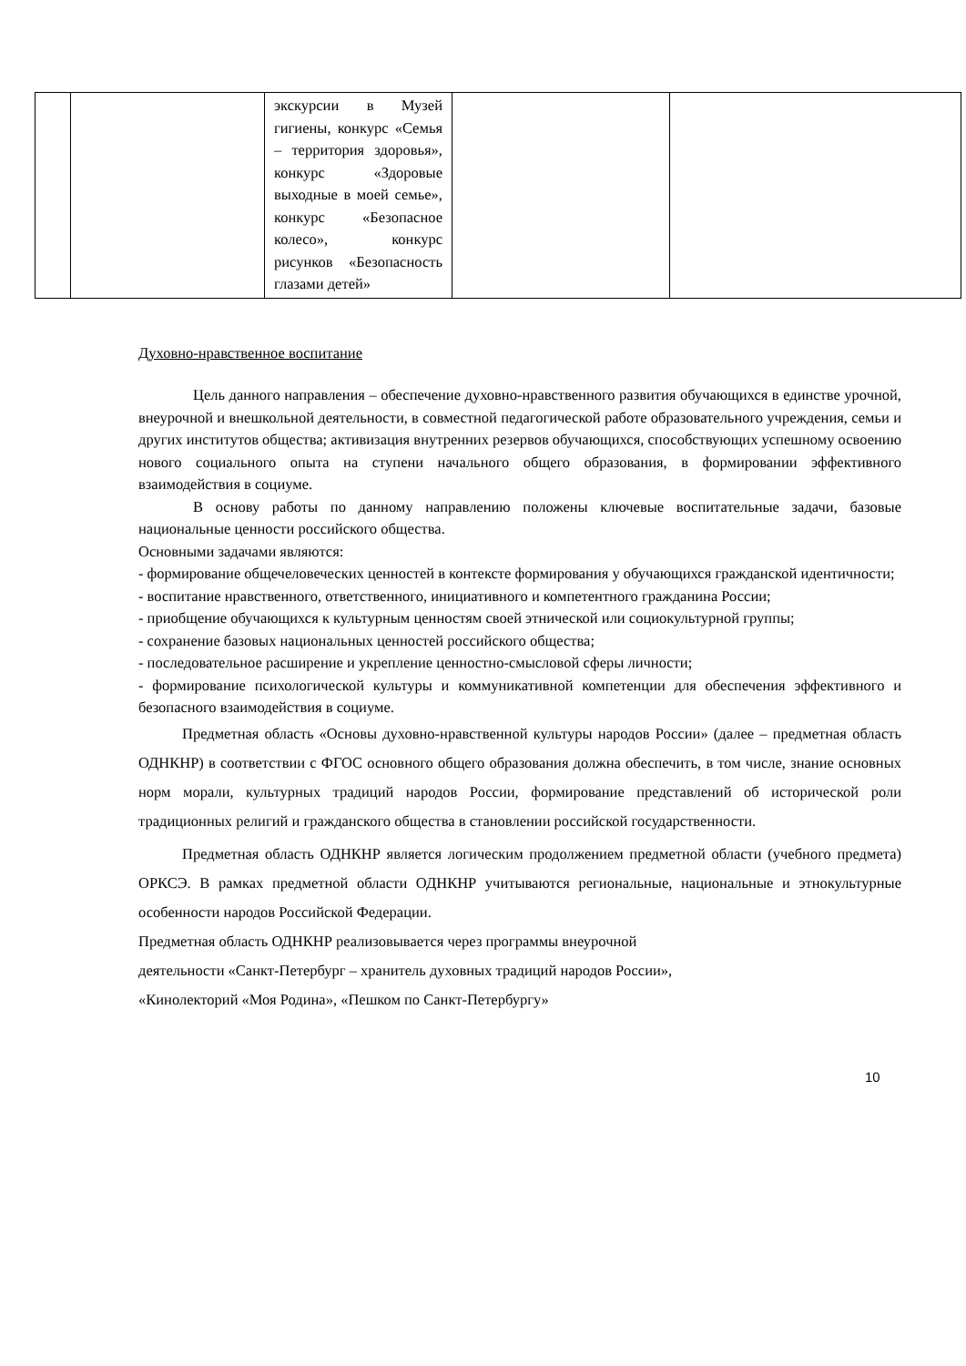| | | экскурсии в Музей гигиены, конкурс «Семья – территория здоровья», конкурс «Здоровые выходные в моей семье», конкурс «Безопасное колесо», конкурс рисунков «Безопасность глазами детей» | | |
Духовно-нравственное воспитание
Цель данного направления – обеспечение духовно-нравственного развития обучающихся в единстве урочной, внеурочной и внешкольной деятельности, в совместной педагогической работе образовательного учреждения, семьи и других институтов общества; активизация внутренних резервов обучающихся, способствующих успешному освоению нового социального опыта на ступени начального общего образования, в формировании эффективного взаимодействия в социуме.
В основу работы по данному направлению положены ключевые воспитательные задачи, базовые национальные ценности российского общества.
Основными задачами являются:
- формирование общечеловеческих ценностей в контексте формирования у обучающихся гражданской идентичности;
- воспитание нравственного, ответственного, инициативного и компетентного гражданина России;
- приобщение обучающихся к культурным ценностям своей этнической или социокультурной группы;
- сохранение базовых национальных ценностей российского общества;
- последовательное расширение и укрепление ценностно-смысловой сферы личности;
- формирование психологической культуры и коммуникативной компетенции для обеспечения эффективного и безопасного взаимодействия в социуме.
Предметная область «Основы духовно-нравственной культуры народов России» (далее – предметная область ОДНКНР) в соответствии с ФГОС основного общего образования должна обеспечить, в том числе, знание основных норм морали, культурных традиций народов России, формирование представлений об исторической роли традиционных религий и гражданского общества в становлении российской государственности.
Предметная область ОДНКНР является логическим продолжением предметной области (учебного предмета) ОРКСЭ. В рамках предметной области ОДНКНР учитываются региональные, национальные и этнокультурные особенности народов Российской Федерации.
Предметная область ОДНКНР реализовывается через программы внеурочной
деятельности «Санкт-Петербург – хранитель духовных традиций народов России»,
«Кинолекторий «Моя Родина», «Пешком по Санкт-Петербургу»
10